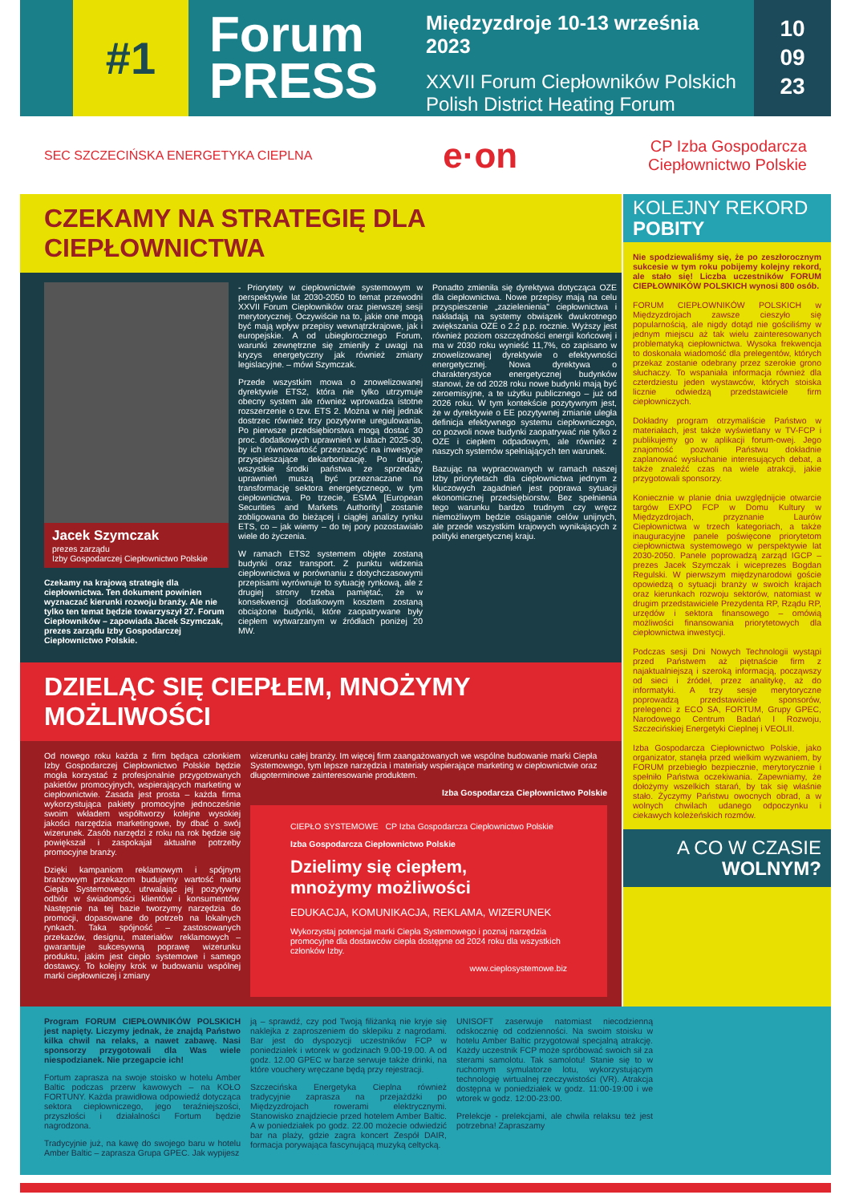#1
Forum
PRESS
Międzyzdroje 10-13 września 2023
XXVII Forum Ciepłowników Polskich
Polish District Heating Forum
10
09
23
SEC SZCZECIŃSKA ENERGETYKA CIEPLNA e·on CP Izba Gospodarcza
Ciepłownictwo Polskie
CZEKAMY NA STRATEGIĘ DLA CIEPŁOWNICTWA
Jacek Szymczak
prezes zarządu
Izby Gospodarczej Ciepłownictwo Polskie
Czekamy na krajową strategię dla ciepłownictwa. Ten dokument powinien wyznaczać kierunki rozwoju branży. Ale nie tylko ten temat będzie towarzyszył 27. Forum Ciepłowników – zapowiada Jacek Szymczak, prezes zarządu Izby Gospodarczej Ciepłownictwo Polskie.
- Priorytety w ciepłownictwie systemowym w perspektywie lat 2030-2050 to temat przewodni XXVII Forum Ciepłowników oraz pierwszej sesji merytorycznej. Oczywiście na to, jakie one mogą być mają wpływ przepisy wewnątrzkrajowe, jak i europejskie. A od ubiegłorocznego Forum, warunki zewnętrzne się zmieniły z uwagi na kryzys energetyczny jak również zmiany legislacyjne. – mówi Szymczak.
Przede wszystkim mowa o znowelizowanej dyrektywie ETS2, która nie tylko utrzymuje obecny system ale również wprowadza istotne rozszerzenie o tzw. ETS 2. Można w niej jednak dostrzec również trzy pozytywne uregulowania. Po pierwsze przedsiębiorstwa mogą dostać 30 proc. dodatkowych uprawnień w latach 2025-30, by ich równowartość przeznaczyć na inwestycje przyspieszające dekarbonizację. Po drugie, wszystkie środki państwa ze sprzedaży uprawnień muszą być przeznaczane na transformację sektora energetycznego, w tym ciepłownictwa. Po trzecie, ESMA [European Securities and Markets Authority] zostanie zobligowana do bieżącej i ciągłej analizy rynku ETS, co – jak wiemy – do tej pory pozostawiało wiele do życzenia.
W ramach ETS2 systemem objęte zostaną budynki oraz transport. Z punktu widzenia ciepłownictwa w porównaniu z dotychczasowymi przepisami wyrównuje to sytuację rynkową, ale z drugiej strony trzeba pamiętać, że w konsekwencji dodatkowym kosztem zostaną obciążone budynki, które zaopatrywane były ciepłem wytwarzanym w źródłach poniżej 20 MW.
Ponadto zmieniła się dyrektywa dotycząca OZE dla ciepłownictwa. Nowe przepisy mają na celu przyspieszenie „zazielenienia" ciepłownictwa i nakładają na systemy obwiązek dwukrotnego zwiększania OZE o 2.2 p.p. rocznie. Wyższy jest również poziom oszczędności energii końcowej i ma w 2030 roku wynieść 11,7%, co zapisano w znowelizowanej dyrektywie o efektywności energetycznej. Nowa dyrektywa o charakterystyce energetycznej budynków stanowi, że od 2028 roku nowe budynki mają być zeroemisyjne, a te użytku publicznego – już od 2026 roku. W tym kontekście pozytywnym jest, że w dyrektywie o EE pozytywnej zmianie uległa definicja efektywnego systemu ciepłowniczego, co pozwoli nowe budynki zaopatrywać nie tylko z OZE i ciepłem odpadowym, ale również z naszych systemów spełniających ten warunek.
Bazując na wypracowanych w ramach naszej Izby priorytetach dla ciepłownictwa jednym z kluczowych zagadnień jest poprawa sytuacji ekonomicznej przedsiębiorstw. Bez spełnienia tego warunku bardzo trudnym czy wręcz niemożliwym będzie osiąganie celów unijnych, ale przede wszystkim krajowych wynikających z polityki energetycznej kraju.
DZIELĄC SIĘ CIEPŁEM, MNOŻYMY MOŻLIWOŚCI
Od nowego roku każda z firm będąca członkiem Izby Gospodarczej Ciepłownictwo Polskie będzie mogła korzystać z profesjonalnie przygotowanych pakietów promocyjnych, wspierających marketing w ciepłownictwie. Zasada jest prosta – każda firma wykorzystująca pakiety promocyjne jednocześnie swoim wkładem współtworzy kolejne wysokiej jakości narzędzia marketingowe, by dbać o swój wizerunek. Zasób narzędzi z roku na rok będzie się powiększał i zaspokajał aktualne potrzeby promocyjne branży.
Dzięki kampaniom reklamowym i spójnym branżowym przekazom budujemy wartość marki Ciepła Systemowego, utrwalając jej pozytywny odbiór w świadomości klientów i konsumentów. Następnie na tej bazie tworzymy narzędzia do promocji, dopasowane do potrzeb na lokalnych rynkach. Taka spójność – zastosowanych przekazów, designu, materiałów reklamowych – gwarantuje sukcesywną poprawę wizerunku produktu, jakim jest ciepło systemowe i samego dostawcy. To kolejny krok w budowaniu wspólnej marki ciepłowniczej i zmiany
wizerunku całej branży. Im więcej firm zaangażowanych we wspólne budowanie marki Ciepła Systemowego, tym lepsze narzędzia i materiały wspierające marketing w ciepłownictwie oraz długoterminowe zainteresowanie produktem.
Izba Gospodarcza Ciepłownictwo Polskie
CIEPŁO SYSTEMOWE CP Izba Gospodarcza Ciepłownictwo Polskie
Izba Gospodarcza Ciepłownictwo Polskie
Dzielimy się ciepłem,
mnożymy możliwości
EDUKACJA, KOMUNIKACJA, REKLAMA, WIZERUNEK
Wykorzystaj potencjał marki Ciepła Systemowego i poznaj narzędzia promocyjne dla dostawców ciepła dostępne od 2024 roku dla wszystkich członków Izby.
www.cieplosystemowe.biz
KOLEJNY REKORD
POBITY
Nie spodziewaliśmy się, że po zeszłorocznym sukcesie w tym roku pobijemy kolejny rekord, ale stało się! Liczba uczestników FORUM CIEPŁOWNIKÓW POLSKICH wynosi 800 osób.
FORUM CIEPŁOWNIKÓW POLSKICH w Międzyzdrojach zawsze cieszyło się popularnością, ale nigdy dotąd nie gościliśmy w jednym miejscu aż tak wielu zainteresowanych problematyką ciepłownictwa. Wysoka frekwencja to doskonała wiadomość dla prelegentów, których przekaz zostanie odebrany przez szerokie grono słuchaczy. To wspaniała informacja również dla czterdziestu jeden wystawców, których stoiska licznie odwiedzą przedstawiciele firm ciepłowniczych.
Dokładny program otrzymaliście Państwo w materiałach, jest także wyświetlany w TV-FCP i publikujemy go w aplikacji forum-owej. Jego znajomość pozwoli Państwu dokładnie zaplanować wysłuchanie interesujących debat, a także znaleźć czas na wiele atrakcji, jakie przygotowali sponsorzy.
Koniecznie w planie dnia uwzględnijcie otwarcie targów EXPO FCP w Domu Kultury w Międzyzdrojach, przyznanie Laurów Ciepłownictwa w trzech kategoriach, a także inauguracyjne panele poświęcone priorytetom ciepłownictwa systemowego w perspektywie lat 2030-2050. Panele poprowadzą zarząd IGCP – prezes Jacek Szymczak i wiceprezes Bogdan Regulski. W pierwszym międzynarodowi goście opowiedzą o sytuacji branży w swoich krajach oraz kierunkach rozwoju sektorów, natomiast w drugim przedstawiciele Prezydenta RP, Rządu RP, urzędów i sektora finansowego – omówią możliwości finansowania priorytetowych dla ciepłownictwa inwestycji.
Podczas sesji Dni Nowych Technologii wystąpi przed Państwem aż piętnaście firm z najaktualniejszą i szeroką informacją, począwszy od sieci i źródeł, przez analitykę, aż do informatyki. A trzy sesje merytoryczne poprowadzą przedstawiciele sponsorów, prelegenci z ECO SA, FORTUM, Grupy GPEC, Narodowego Centrum Badań I Rozwoju, Szczecińskiej Energetyki Cieplnej i VEOLII.
Izba Gospodarcza Ciepłownictwo Polskie, jako organizator, stanęła przed wielkim wyzwaniem, by FORUM przebiegło bezpiecznie, merytorycznie i spełniło Państwa oczekiwania. Zapewniamy, że dołożymy wszelkich starań, by tak się właśnie stało. Życzymy Państwu owocnych obrad, a w wolnych chwilach udanego odpoczynku i ciekawych koleżeńskich rozmów.
A CO W CZASIE
WOLNYM?
Program FORUM CIEPŁOWNIKÓW POLSKICH jest napięty. Liczymy jednak, że znajdą Państwo kilka chwil na relaks, a nawet zabawę. Nasi sponsorzy przygotowali dla Was wiele niespodzianek. Nie przegapcie ich!
Fortum zaprasza na swoje stoisko w hotelu Amber Baltic podczas przerw kawowych – na KOŁO FORTUNY. Każda prawidłowa odpowiedź dotycząca sektora ciepłowniczego, jego teraźniejszości, przyszłości i działalności Fortum będzie nagrodzona.
Tradycyjnie już, na kawę do swojego baru w hotelu Amber Baltic – zaprasza Grupa GPEC. Jak wypijesz
ją – sprawdź, czy pod Twoją filiżanką nie kryje się naklejka z zaproszeniem do sklepiku z nagrodami. Bar jest do dyspozycji uczestników FCP w poniedziałek i wtorek w godzinach 9.00-19.00. A od godz. 12.00 GPEC w barze serwuje także drinki, na które vouchery wręczane będą przy rejestracji.
Szczecińska Energetyka Cieplna również tradycyjnie zaprasza na przejażdżki po Międzyzdrojach rowerami elektrycznymi. Stanowisko znajdziecie przed hotelem Amber Baltic. A w poniedziałek po godz. 22.00 możecie odwiedzić bar na plaży, gdzie zagra koncert Zespół DAIR, formacja porywająca fascynującą muzyką celtycką.
UNISOFT zaserwuje natomiast niecodzienną odskocznię od codzienności. Na swoim stoisku w hotelu Amber Baltic przygotował specjalną atrakcję. Każdy uczestnik FCP może spróbować swoich sił za sterami samolotu. Tak samolotu! Stanie się to w ruchomym symulatorze lotu, wykorzystującym technologię wirtualnej rzeczywistości (VR). Atrakcja dostępna w poniedziałek w godz. 11:00-19:00 i we wtorek w godz. 12:00-23:00.
Prelekcje - prelekcjami, ale chwila relaksu też jest potrzebna! Zapraszamy